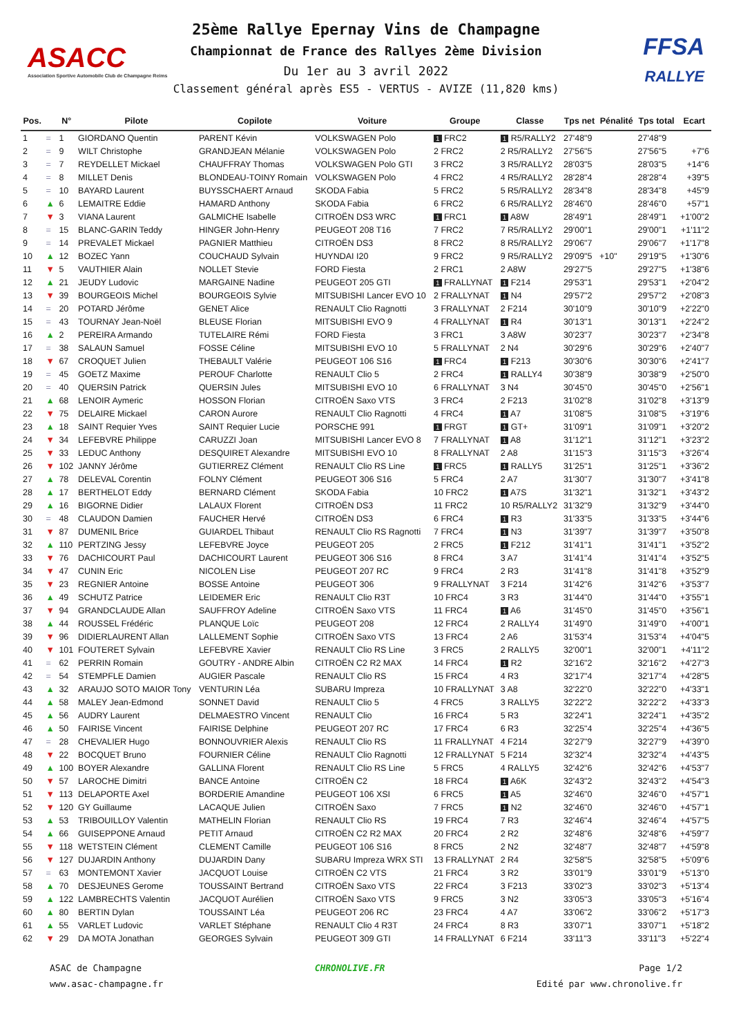ASACC
Association Sportive Automobile Club de Champagne Reims
25ème Rallye Epernay Vins de Champagne
Championnat de France des Rallyes 2ème Division
Du 1er au 3 avril 2022
Classement général après ES5 - VERTUS - AVIZE (11,820 kms)
FFSA
RALLYE
| Pos. | | N° | Pilote | Copilote | Voiture | Groupe | Classe | Tps net | Pénalité | Tps total | Ecart |
| --- | --- | --- | --- | --- | --- | --- | --- | --- | --- | --- | --- |
| 1 | = | 1 | GIORDANO Quentin | PARENT Kévin | VOLKSWAGEN Polo | 1 FRC2 | 1 R5/RALLY2 | 27'48"9 | | 27'48"9 | |
| 2 | = | 9 | WILT Christophe | GRANDJEAN Mélanie | VOLKSWAGEN Polo | 2 FRC2 | 2 R5/RALLY2 | 27'56"5 | | 27'56"5 | +7"6 |
| 3 | = | 7 | REYDELLET Mickael | CHAUFFRAY Thomas | VOLKSWAGEN Polo GTI | 3 FRC2 | 3 R5/RALLY2 | 28'03"5 | | 28'03"5 | +14"6 |
| 4 | = | 8 | MILLET Denis | BLONDEAU-TOINY Romain | VOLKSWAGEN Polo | 4 FRC2 | 4 R5/RALLY2 | 28'28"4 | | 28'28"4 | +39"5 |
| 5 | = | 10 | BAYARD Laurent | BUYSSCHAERT Arnaud | SKODA Fabia | 5 FRC2 | 5 R5/RALLY2 | 28'34"8 | | 28'34"8 | +45"9 |
| 6 | ▲ | 6 | LEMAITRE Eddie | HAMARD Anthony | SKODA Fabia | 6 FRC2 | 6 R5/RALLY2 | 28'46"0 | | 28'46"0 | +57"1 |
| 7 | ▼ | 3 | VIANA Laurent | GALMICHE Isabelle | CITROËN DS3 WRC | 1 FRC1 | 1 A8W | 28'49"1 | | 28'49"1 | +1'00"2 |
| 8 | = | 15 | BLANC-GARIN Teddy | HINGER John-Henry | PEUGEOT 208 T16 | 7 FRC2 | 7 R5/RALLY2 | 29'00"1 | | 29'00"1 | +1'11"2 |
| 9 | = | 14 | PREVALET Mickael | PAGNIER Matthieu | CITROËN DS3 | 8 FRC2 | 8 R5/RALLY2 | 29'06"7 | | 29'06"7 | +1'17"8 |
| 10 | ▲ | 12 | BOZEC Yann | COUCHAUD Sylvain | HUYNDAI I20 | 9 FRC2 | 9 R5/RALLY2 | 29'09"5 | +10" | 29'19"5 | +1'30"6 |
| 11 | ▼ | 5 | VAUTHIER Alain | NOLLET Stevie | FORD Fiesta | 2 FRC1 | 2 A8W | 29'27"5 | | 29'27"5 | +1'38"6 |
| 12 | ▲ | 21 | JEUDY Ludovic | MARGAINE Nadine | PEUGEOT 205 GTI | 1 FRALLYNAT | 1 F214 | 29'53"1 | | 29'53"1 | +2'04"2 |
| 13 | ▼ | 39 | BOURGEOIS Michel | BOURGEOIS Sylvie | MITSUBISHI Lancer EVO 10 | 2 FRALLYNAT | 1 N4 | 29'57"2 | | 29'57"2 | +2'08"3 |
| 14 | = | 20 | POTARD Jérôme | GENET Alice | RENAULT Clio Ragnotti | 3 FRALLYNAT | 2 F214 | 30'10"9 | | 30'10"9 | +2'22"0 |
| 15 | = | 43 | TOURNAY Jean-Noël | BLEUSE Florian | MITSUBISHI EVO 9 | 4 FRALLYNAT | 1 R4 | 30'13"1 | | 30'13"1 | +2'24"2 |
| 16 | ▲ | 2 | PEREIRA Armando | TUTELAIRE Rémi | FORD Fiesta | 3 FRC1 | 3 A8W | 30'23"7 | | 30'23"7 | +2'34"8 |
| 17 | = | 38 | SALAUN Samuel | FOSSE Céline | MITSUBISHI EVO 10 | 5 FRALLYNAT | 2 N4 | 30'29"6 | | 30'29"6 | +2'40"7 |
| 18 | ▼ | 67 | CROQUET Julien | THEBAULT Valérie | PEUGEOT 106 S16 | 1 FRC4 | 1 F213 | 30'30"6 | | 30'30"6 | +2'41"7 |
| 19 | = | 45 | GOETZ Maxime | PEROUF Charlotte | RENAULT Clio 5 | 2 FRC4 | 1 RALLY4 | 30'38"9 | | 30'38"9 | +2'50"0 |
| 20 | = | 40 | QUERSIN Patrick | QUERSIN Jules | MITSUBISHI EVO 10 | 6 FRALLYNAT | 3 N4 | 30'45"0 | | 30'45"0 | +2'56"1 |
| 21 | ▲ | 68 | LENOIR Aymeric | HOSSON Florian | CITROËN Saxo VTS | 3 FRC4 | 2 F213 | 31'02"8 | | 31'02"8 | +3'13"9 |
| 22 | ▼ | 75 | DELAIRE Mickael | CARON Aurore | RENAULT Clio Ragnotti | 4 FRC4 | 1 A7 | 31'08"5 | | 31'08"5 | +3'19"6 |
| 23 | ▲ | 18 | SAINT Requier Yves | SAINT Requier Lucie | PORSCHE 991 | 1 FRGT | 1 GT+ | 31'09"1 | | 31'09"1 | +3'20"2 |
| 24 | ▼ | 34 | LEFEBVRE Philippe | CARUZZI Joan | MITSUBISHI Lancer EVO 8 | 7 FRALLYNAT | 1 A8 | 31'12"1 | | 31'12"1 | +3'23"2 |
| 25 | ▼ | 33 | LEDUC Anthony | DESQUIRET Alexandre | MITSUBISHI EVO 10 | 8 FRALLYNAT | 2 A8 | 31'15"3 | | 31'15"3 | +3'26"4 |
| 26 | ▼ | 102 | JANNY Jérôme | GUTIERREZ Clément | RENAULT Clio RS Line | 1 FRC5 | 1 RALLY5 | 31'25"1 | | 31'25"1 | +3'36"2 |
| 27 | ▲ | 78 | DELEVAL Corentin | FOLNY Clément | PEUGEOT 306 S16 | 5 FRC4 | 2 A7 | 31'30"7 | | 31'30"7 | +3'41"8 |
| 28 | ▲ | 17 | BERTHELOT Eddy | BERNARD Clément | SKODA Fabia | 10 FRC2 | 1 A7S | 31'32"1 | | 31'32"1 | +3'43"2 |
| 29 | ▲ | 16 | BIGORNE Didier | LALAUX Florent | CITROËN DS3 | 11 FRC2 | 10 R5/RALLY2 | 31'32"9 | | 31'32"9 | +3'44"0 |
| 30 | = | 48 | CLAUDON Damien | FAUCHER Hervé | CITROËN DS3 | 6 FRC4 | 1 R3 | 31'33"5 | | 31'33"5 | +3'44"6 |
| 31 | ▼ | 87 | DUMENIL Brice | GUIARDEL Thibaut | RENAULT Clio RS Ragnotti | 7 FRC4 | 1 N3 | 31'39"7 | | 31'39"7 | +3'50"8 |
| 32 | ▲ | 110 | PERTZING Jessy | LEFEBVRE Joyce | PEUGEOT 205 | 2 FRC5 | 1 F212 | 31'41"1 | | 31'41"1 | +3'52"2 |
| 33 | ▼ | 76 | DACHICOURT Paul | DACHICOURT Laurent | PEUGEOT 306 S16 | 8 FRC4 | 3 A7 | 31'41"4 | | 31'41"4 | +3'52"5 |
| 34 | ▼ | 47 | CUNIN Eric | NICOLEN Lise | PEUGEOT 207 RC | 9 FRC4 | 2 R3 | 31'41"8 | | 31'41"8 | +3'52"9 |
| 35 | ▼ | 23 | REGNIER Antoine | BOSSE Antoine | PEUGEOT 306 | 9 FRALLYNAT | 3 F214 | 31'42"6 | | 31'42"6 | +3'53"7 |
| 36 | ▲ | 49 | SCHUTZ Patrice | LEIDEMER Eric | RENAULT Clio R3T | 10 FRC4 | 3 R3 | 31'44"0 | | 31'44"0 | +3'55"1 |
| 37 | ▼ | 94 | GRANDCLAUDE Allan | SAUFFROY Adeline | CITROËN Saxo VTS | 11 FRC4 | 1 A6 | 31'45"0 | | 31'45"0 | +3'56"1 |
| 38 | ▲ | 44 | ROUSSEL Frédéric | PLANQUE Loïc | PEUGEOT 208 | 12 FRC4 | 2 RALLY4 | 31'49"0 | | 31'49"0 | +4'00"1 |
| 39 | ▼ | 96 | DIDIERLAURENT Allan | LALLEMENT Sophie | CITROËN Saxo VTS | 13 FRC4 | 2 A6 | 31'53"4 | | 31'53"4 | +4'04"5 |
| 40 | ▼ | 101 | FOUTERET Sylvain | LEFEBVRE Xavier | RENAULT Clio RS Line | 3 FRC5 | 2 RALLY5 | 32'00"1 | | 32'00"1 | +4'11"2 |
| 41 | = | 62 | PERRIN Romain | GOUTRY - ANDRE Albin | CITROËN C2 R2 MAX | 14 FRC4 | 1 R2 | 32'16"2 | | 32'16"2 | +4'27"3 |
| 42 | = | 54 | STEMPFLE Damien | AUGIER Pascale | RENAULT Clio RS | 15 FRC4 | 4 R3 | 32'17"4 | | 32'17"4 | +4'28"5 |
| 43 | ▲ | 32 | ARAUJO SOTO MAIOR Tony | VENTURIN Léa | SUBARU Impreza | 10 FRALLYNAT | 3 A8 | 32'22"0 | | 32'22"0 | +4'33"1 |
| 44 | ▲ | 58 | MALEY Jean-Edmond | SONNET David | RENAULT Clio 5 | 4 FRC5 | 3 RALLY5 | 32'22"2 | | 32'22"2 | +4'33"3 |
| 45 | ▲ | 56 | AUDRY Laurent | DELMAESTRO Vincent | RENAULT Clio | 16 FRC4 | 5 R3 | 32'24"1 | | 32'24"1 | +4'35"2 |
| 46 | ▲ | 50 | FAIRISE Vincent | FAIRISE Delphine | PEUGEOT 207 RC | 17 FRC4 | 6 R3 | 32'25"4 | | 32'25"4 | +4'36"5 |
| 47 | = | 28 | CHEVALIER Hugo | BONNOUVRIER Alexis | RENAULT Clio RS | 11 FRALLYNAT | 4 F214 | 32'27"9 | | 32'27"9 | +4'39"0 |
| 48 | ▼ | 22 | BOCQUET Bruno | FOURNIER Céline | RENAULT Clio Ragnotti | 12 FRALLYNAT | 5 F214 | 32'32"4 | | 32'32"4 | +4'43"5 |
| 49 | ▲ | 100 | BOYER Alexandre | GALLINA Florent | RENAULT Clio RS Line | 5 FRC5 | 4 RALLY5 | 32'42"6 | | 32'42"6 | +4'53"7 |
| 50 | ▼ | 57 | LAROCHE Dimitri | BANCE Antoine | CITROËN C2 | 18 FRC4 | 1 A6K | 32'43"2 | | 32'43"2 | +4'54"3 |
| 51 | ▼ | 113 | DELAPORTE Axel | BORDERIE Amandine | PEUGEOT 106 XSI | 6 FRC5 | 1 A5 | 32'46"0 | | 32'46"0 | +4'57"1 |
| 52 | ▼ | 120 | GY Guillaume | LACAQUE Julien | CITROËN Saxo | 7 FRC5 | 1 N2 | 32'46"0 | | 32'46"0 | +4'57"1 |
| 53 | ▲ | 53 | TRIBOUILLOY Valentin | MATHELIN Florian | RENAULT Clio RS | 19 FRC4 | 7 R3 | 32'46"4 | | 32'46"4 | +4'57"5 |
| 54 | ▲ | 66 | GUISEPPONE Arnaud | PETIT Arnaud | CITROËN C2 R2 MAX | 20 FRC4 | 2 R2 | 32'48"6 | | 32'48"6 | +4'59"7 |
| 55 | ▼ | 118 | WETSTEIN Clément | CLEMENT Camille | PEUGEOT 106 S16 | 8 FRC5 | 2 N2 | 32'48"7 | | 32'48"7 | +4'59"8 |
| 56 | ▼ | 127 | DUJARDIN Anthony | DUJARDIN Dany | SUBARU Impreza WRX STI | 13 FRALLYNAT | 2 R4 | 32'58"5 | | 32'58"5 | +5'09"6 |
| 57 | = | 63 | MONTEMONT Xavier | JACQUOT Louise | CITROËN C2 VTS | 21 FRC4 | 3 R2 | 33'01"9 | | 33'01"9 | +5'13"0 |
| 58 | ▲ | 70 | DESJEUNES Gerome | TOUSSAINT Bertrand | CITROËN Saxo VTS | 22 FRC4 | 3 F213 | 33'02"3 | | 33'02"3 | +5'13"4 |
| 59 | ▲ | 122 | LAMBRECHTS Valentin | JACQUOT Aurélien | CITROËN Saxo VTS | 9 FRC5 | 3 N2 | 33'05"3 | | 33'05"3 | +5'16"4 |
| 60 | ▲ | 80 | BERTIN Dylan | TOUSSAINT Léa | PEUGEOT 206 RC | 23 FRC4 | 4 A7 | 33'06"2 | | 33'06"2 | +5'17"3 |
| 61 | ▲ | 55 | VARLET Ludovic | VARLET Stéphane | RENAULT Clio 4 R3T | 24 FRC4 | 8 R3 | 33'07"1 | | 33'07"1 | +5'18"2 |
| 62 | ▼ | 29 | DA MOTA Jonathan | GEORGES Sylvain | PEUGEOT 309 GTI | 14 FRALLYNAT | 6 F214 | 33'11"3 | | 33'11"3 | +5'22"4 |
ASAC de Champagne
www.asac-champagne.fr
CHRONOLIVE.FR Page 1/2
Edité par www.chronolive.fr